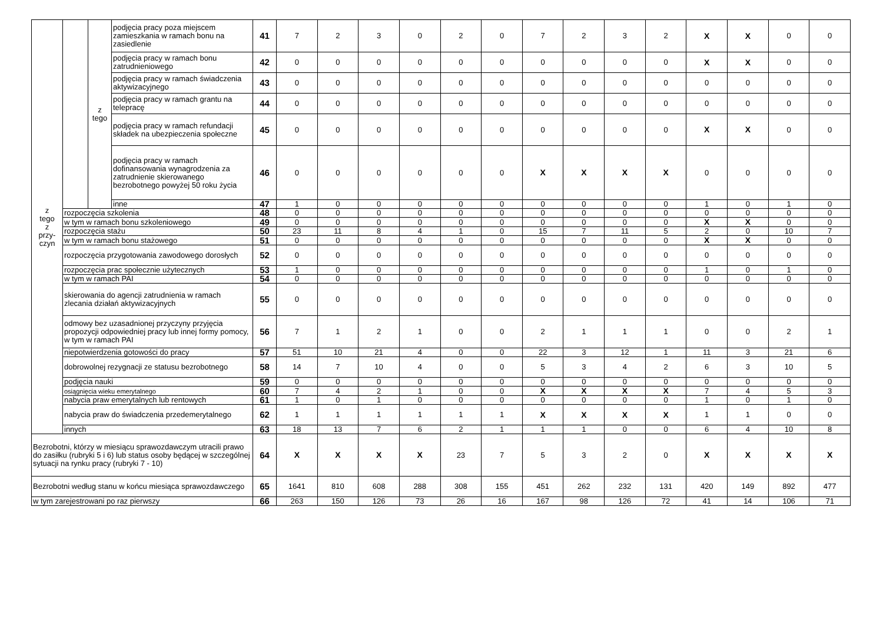| z tego z przy- czyn | | z tego | podjęcia pracy poza miejscem zamieszkania w ramach bonu na zasiedlenie | 41 | 7 | 2 | 3 | 0 | 2 | 0 | 7 | 2 | 3 | 2 | X | X | 0 | 0 |
| | | | podjęcia pracy w ramach bonu zatrudnieniowego | 42 | 0 | 0 | 0 | 0 | 0 | 0 | 0 | 0 | 0 | 0 | X | X | 0 | 0 |
| | | | podjęcia pracy w ramach świadczenia aktywizacyjnego | 43 | 0 | 0 | 0 | 0 | 0 | 0 | 0 | 0 | 0 | 0 | 0 | 0 | 0 | 0 |
| | | | podjęcia pracy w ramach grantu na telepracę | 44 | 0 | 0 | 0 | 0 | 0 | 0 | 0 | 0 | 0 | 0 | 0 | 0 | 0 | 0 |
| | | | podjęcia pracy w ramach refundacji składek na ubezpieczenia społeczne | 45 | 0 | 0 | 0 | 0 | 0 | 0 | 0 | 0 | 0 | 0 | X | X | 0 | 0 |
| | | | podjęcia pracy w ramach dofinansowania wynagrodzenia za zatrudnienie skierowanego bezrobotnego powyżej 50 roku życia | 46 | 0 | 0 | 0 | 0 | 0 | 0 | X | X | X | X | 0 | 0 | 0 | 0 |
| | | | inne | 47 | 1 | 0 | 0 | 0 | 0 | 0 | 0 | 0 | 0 | 0 | 1 | 0 | 1 | 0 |
| | rozpoczęcia szkolenia | | | 48 | 0 | 0 | 0 | 0 | 0 | 0 | 0 | 0 | 0 | 0 | 0 | 0 | 0 | 0 |
| | w tym w ramach bonu szkoleniowego | | | 49 | 0 | 0 | 0 | 0 | 0 | 0 | 0 | 0 | 0 | 0 | X | X | 0 | 0 |
| | rozpoczęcia stażu | | | 50 | 23 | 11 | 8 | 4 | 1 | 0 | 15 | 7 | 11 | 5 | 2 | 0 | 10 | 7 |
| | w tym w ramach bonu stażowego | | | 51 | 0 | 0 | 0 | 0 | 0 | 0 | 0 | 0 | 0 | 0 | X | X | 0 | 0 |
| | rozpoczęcia przygotowania zawodowego dorosłych | | | 52 | 0 | 0 | 0 | 0 | 0 | 0 | 0 | 0 | 0 | 0 | 0 | 0 | 0 | 0 |
| | rozpoczęcia prac społecznie użytecznych | | | 53 | 1 | 0 | 0 | 0 | 0 | 0 | 0 | 0 | 0 | 0 | 1 | 0 | 1 | 0 |
| | w tym w ramach PAI | | | 54 | 0 | 0 | 0 | 0 | 0 | 0 | 0 | 0 | 0 | 0 | 0 | 0 | 0 | 0 |
| | skierowania do agencji zatrudnienia w ramach zlecania działań aktywizacyjnych | | | 55 | 0 | 0 | 0 | 0 | 0 | 0 | 0 | 0 | 0 | 0 | 0 | 0 | 0 | 0 |
| | odmowy bez uzasadnionej przyczyny przyjęcia propozycji odpowiedniej pracy lub innej formy pomocy, w tym w ramach PAI | | | 56 | 7 | 1 | 2 | 1 | 0 | 0 | 2 | 1 | 1 | 1 | 0 | 0 | 2 | 1 |
| | niepotwierdzenia gotowości do pracy | | | 57 | 51 | 10 | 21 | 4 | 0 | 0 | 22 | 3 | 12 | 1 | 11 | 3 | 21 | 6 |
| | dobrowolnej rezygnacji ze statusu bezrobotnego | | | 58 | 14 | 7 | 10 | 4 | 0 | 0 | 5 | 3 | 4 | 2 | 6 | 3 | 10 | 5 |
| | podjęcia nauki | | | 59 | 0 | 0 | 0 | 0 | 0 | 0 | 0 | 0 | 0 | 0 | 0 | 0 | 0 | 0 |
| | osiągnięcia wieku emerytalnego | | | 60 | 7 | 4 | 2 | 1 | 0 | 0 | X | X | X | X | 7 | 4 | 5 | 3 |
| | nabycia praw emerytalnych lub rentowych | | | 61 | 1 | 0 | 1 | 0 | 0 | 0 | 0 | 0 | 0 | 0 | 1 | 0 | 1 | 0 |
| | nabycia praw do świadczenia przedemerytalnego | | | 62 | 1 | 1 | 1 | 1 | 1 | 1 | X | X | X | X | 1 | 1 | 0 | 0 |
| | innych | | | 63 | 18 | 13 | 7 | 6 | 2 | 1 | 1 | 1 | 0 | 0 | 6 | 4 | 10 | 8 |
| Bezrobotni, którzy w miesiącu sprawozdawczym utracili prawo do zasiłku (rubryki 5 i 6) lub status osoby będącej w szczególnej sytuacji na rynku pracy (rubryki 7 - 10) | | | | 64 | X | X | X | X | 23 | 7 | 5 | 3 | 2 | 0 | X | X | X | X |
| Bezrobotni według stanu w końcu miesiąca sprawozdawczego | | | | 65 | 1641 | 810 | 608 | 288 | 308 | 155 | 451 | 262 | 232 | 131 | 420 | 149 | 892 | 477 |
| w tym zarejestrowani po raz pierwszy | | | | 66 | 263 | 150 | 126 | 73 | 26 | 16 | 167 | 98 | 126 | 72 | 41 | 14 | 106 | 71 |